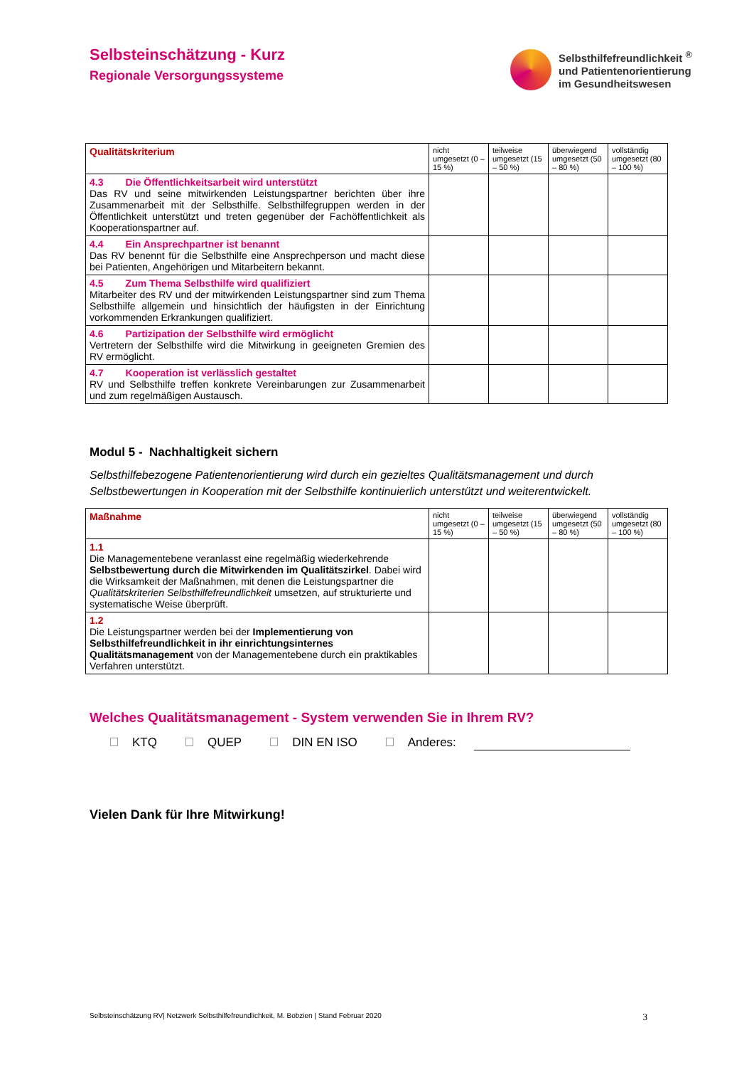Selbsteinschätzung - Kurz
Regionale Versorgungssysteme
Selbsthilfefreundlichkeit <sup>®</sup>
und Patientenorientierung
im Gesundheitswesen
| Qualitätskriterium | nicht umgesetzt (0 – 15 %) | teilweise umgesetzt (15 – 50 %) | überwiegend umgesetzt (50 – 80 %) | vollständig umgesetzt (80 – 100 %) |
| --- | --- | --- | --- | --- |
| 4.3 Die Öffentlichkeitsarbeit wird unterstützt Das RV und seine mitwirkenden Leistungspartner berichten über ihre Zusammenarbeit mit der Selbsthilfe. Selbsthilfegruppen werden in der Öffentlichkeit unterstützt und treten gegenüber der Fachöffentlichkeit als Kooperationspartner auf. | | | | |
| 4.4 Ein Ansprechpartner ist benannt Das RV benennt für die Selbsthilfe eine Ansprechperson und macht diese bei Patienten, Angehörigen und Mitarbeitern bekannt. | | | | |
| 4.5 Zum Thema Selbsthilfe wird qualifiziert Mitarbeiter des RV und der mitwirkenden Leistungspartner sind zum Thema Selbsthilfe allgemein und hinsichtlich der häufigsten in der Einrichtung vorkommenden Erkrankungen qualifiziert. | | | | |
| 4.6 Partizipation der Selbsthilfe wird ermöglicht Vertretern der Selbsthilfe wird die Mitwirkung in geeigneten Gremien des RV ermöglicht. | | | | |
| 4.7 Kooperation ist verlässlich gestaltet RV und Selbsthilfe treffen konkrete Vereinbarungen zur Zusammenarbeit und zum regelmäßigen Austausch. | | | | |
Modul 5 - Nachhaltigkeit sichern
Selbsthilfebezogene Patientenorientierung wird durch ein gezieltes Qualitätsmanagement und durch Selbstbewertungen in Kooperation mit der Selbsthilfe kontinuierlich unterstützt und weiterentwickelt.
| Maßnahme | nicht umgesetzt (0 – 15 %) | teilweise umgesetzt (15 – 50 %) | überwiegend umgesetzt (50 – 80 %) | vollständig umgesetzt (80 – 100 %) |
| --- | --- | --- | --- | --- |
| 1.1 Die Managementebene veranlasst eine regelmäßig wiederkehrende Selbstbewertung durch die Mitwirkenden im Qualitätszirkel . Dabei wird die Wirksamkeit der Maßnahmen, mit denen die Leistungspartner die Qualitätskriterien Selbsthilfefreundlichkeit umsetzen, auf strukturierte und systematische Weise überprüft. | | | | |
| 1.2 Die Leistungspartner werden bei der Implementierung von Selbsthilfefreundlichkeit in ihr einrichtungsinternes Qualitätsmanagement von der Managementebene durch ein praktikables Verfahren unterstützt. | | | | |
Welches Qualitätsmanagement - System verwenden Sie in Ihrem RV?
KTQ QUEP DIN EN ISO Anderes:
Vielen Dank für Ihre Mitwirkung!
Selbsteinschätzung RV| Netzwerk Selbsthilfefreundlichkeit, M. Bobzien | Stand Februar 2020 3